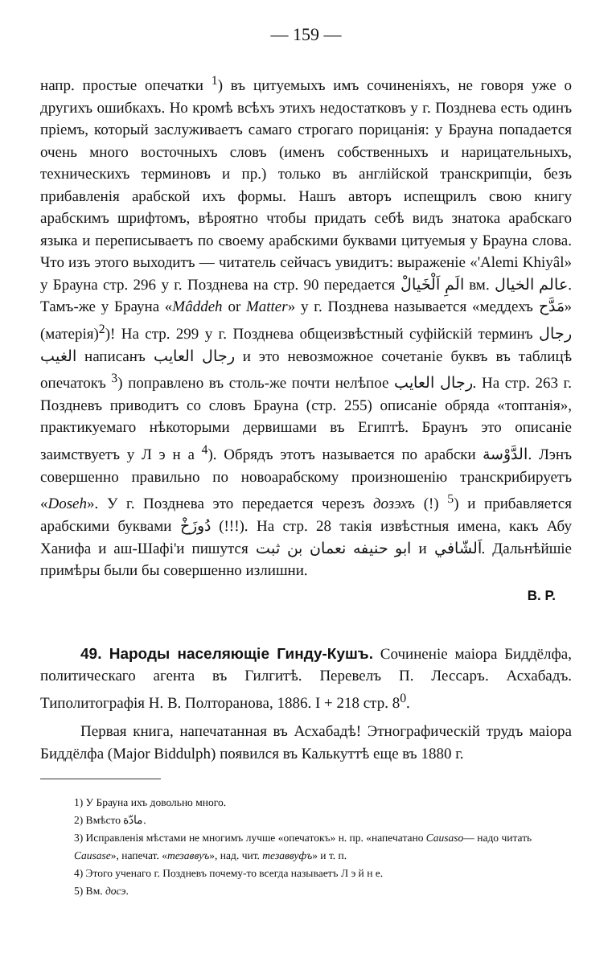— 159 —
напр. простые опечатки <sup>1</sup>) въ цитуемыхъ имъ сочиненіяхъ, не говоря уже о другихъ ошибкахъ. Но кромѣ всѣхъ этихъ недостатковъ у г. Позднева есть одинъ пріемъ, который заслуживаетъ самаго строгаго порицанія: у Брауна попадается очень много восточныхъ словъ (именъ собственныхъ и нарицательныхъ, техническихъ терминовъ и пр.) только въ англійской транскрипціи, безъ прибавленія арабской ихъ формы. Нашъ авторъ испещрилъ свою книгу арабскимъ шрифтомъ, вѣроятно чтобы придать себѣ видъ знатока арабскаго языка и переписываетъ по своему арабскими буквами цитуемыя у Брауна слова. Что изъ этого выходитъ — читатель сейчасъ увидитъ: выраженіе «'Alemi Khiyâl» у Брауна стр. 296 у г. Позднева на стр. 90 передается الَمِ اَلْخَيالْ вм. عالم الخيال. Тамъ-же у Брауна «Mâddeh or Matter» у г. Позднева называется «меддехъ مَدَّح» (матерія)<sup>2</sup>)! На стр. 299 у г. Позднева общеизвѣстный суфійскій терминъ رجال الغيب написанъ رجال العايب и это невозможное сочетаніе буквъ въ таблицѣ опечатокъ <sup>3</sup>) поправлено въ столь-же почти нелѣпое رجال العايب. На стр. 263 г. Поздневъ приводитъ со словъ Брауна (стр. 255) описаніе обряда «топтанія», практикуемаго нѣкоторыми дервишами въ Египтѣ. Браунъ это описаніе заимствуетъ у Л э н а <sup>4</sup>). Обрядъ этотъ называется по арабски الدَّوْسة. Лэнъ совершенно правильно по новоарабскому произношенію транскрибируетъ «Doseh». У г. Позднева это передается черезъ дозэхъ (!) <sup>5</sup>) и прибавляется арабскими буквами دُوزَخْ (!!!). На стр. 28 такія извѣстныя имена, какъ Абу Ханифа и аш-Шафі'и пишутся ابو حنيفه نعمان بن ثبت и اَلشّافي. Дальнѣйшіе примѣры были бы совершенно излишни.
В. Р.
49. Народы населяющіе Гинду-Кушъ. Сочиненіе маіора Биддёлфа, политическаго агента въ Гилгитѣ. Перевелъ П. Лессаръ. Асхабадъ. Типолитографія Н. В. Полторанова, 1886. I + 218 стр. 8<sup>0</sup>.
Первая книга, напечатанная въ Асхабадѣ! Этнографическій трудъ маіора Биддёлфа (Major Biddulph) появился въ Калькуттѣ еще въ 1880 г.
1) У Брауна ихъ довольно много.
2) Вмѣсто مادّة.
3) Исправленія мѣстами не многимъ лучше «опечатокъ» н. пр. «напечатано Causaso— надо читать Causase», напечат. «тезаввуъ», над. чит. тезаввуфъ» и т. п.
4) Этого ученаго г. Поздневъ почему-то всегда называетъ Л э й н е.
5) Вм. досэ.